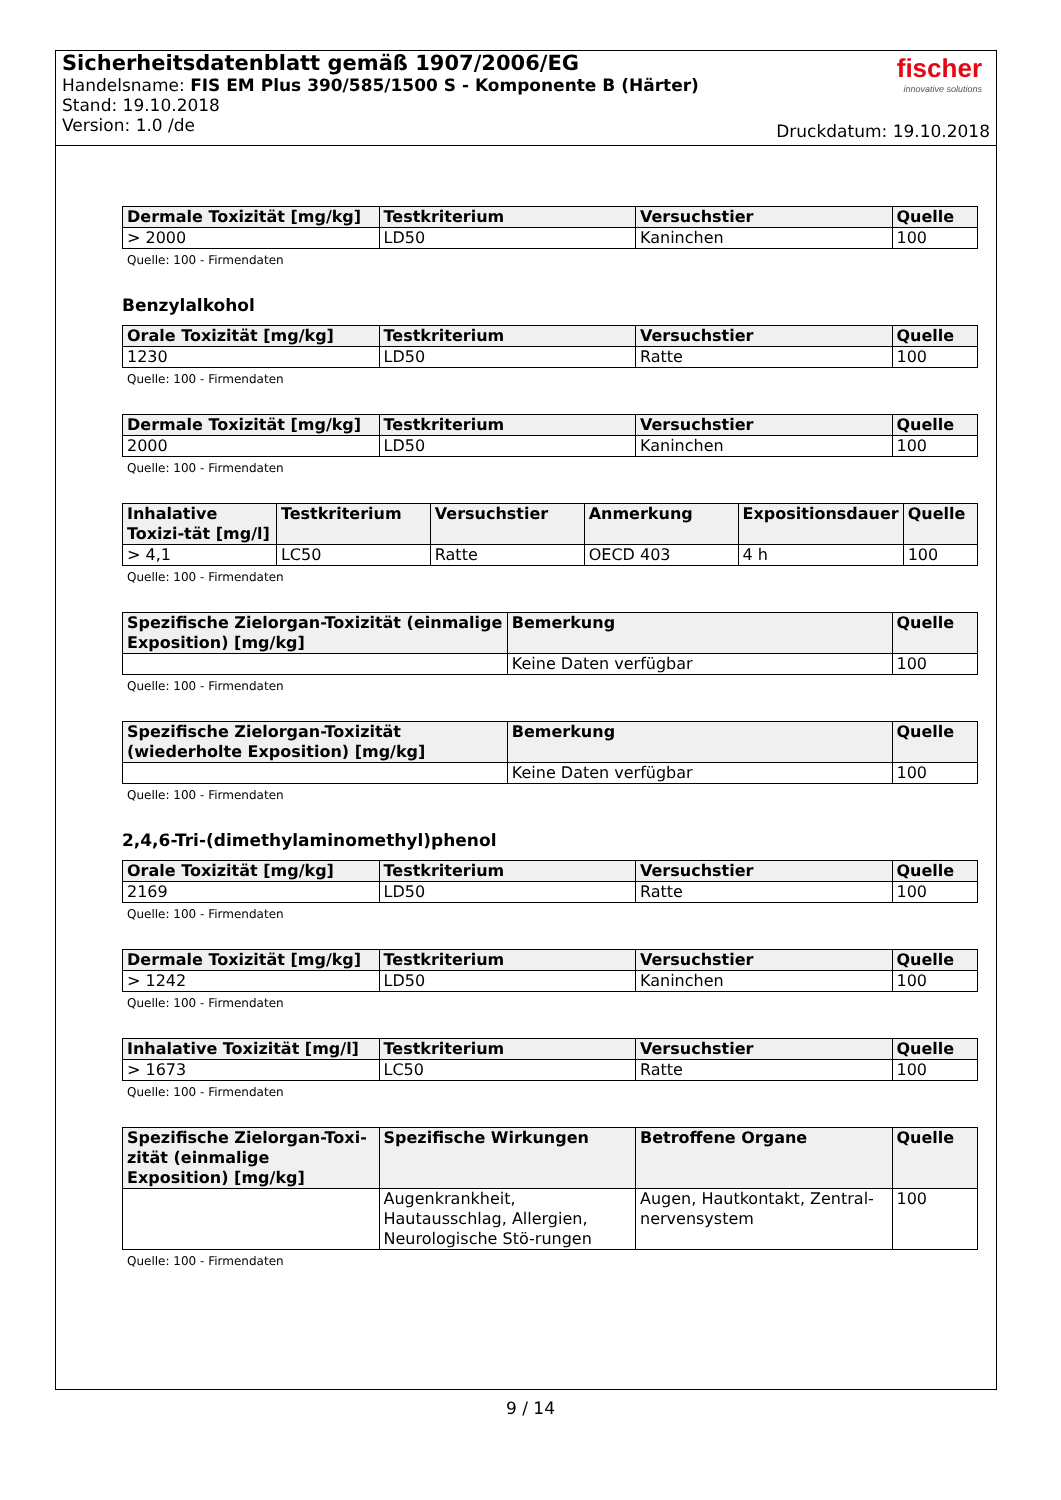Sicherheitsdatenblatt gemäß 1907/2006/EG
Handelsname: FIS EM Plus 390/585/1500 S - Komponente B (Härter)
Stand: 19.10.2018
Version: 1.0 /de
fischer
innovative solutions
Druckdatum: 19.10.2018
| Dermale Toxizität [mg/kg] | Testkriterium | Versuchstier | Quelle |
| --- | --- | --- | --- |
| > 2000 | LD50 | Kaninchen | 100 |
Quelle: 100 - Firmendaten
Benzylalkohol
| Orale Toxizität [mg/kg] | Testkriterium | Versuchstier | Quelle |
| --- | --- | --- | --- |
| 1230 | LD50 | Ratte | 100 |
Quelle: 100 - Firmendaten
| Dermale Toxizität [mg/kg] | Testkriterium | Versuchstier | Quelle |
| --- | --- | --- | --- |
| 2000 | LD50 | Kaninchen | 100 |
Quelle: 100 - Firmendaten
| Inhalative Toxizi-tät [mg/l] | Testkriterium | Versuchstier | Anmerkung | Expositionsdauer | Quelle |
| --- | --- | --- | --- | --- | --- |
| > 4,1 | LC50 | Ratte | OECD 403 | 4 h | 100 |
Quelle: 100 - Firmendaten
| Spezifische Zielorgan-Toxizität (einmalige Exposition) [mg/kg] | Bemerkung | Quelle |
| --- | --- | --- |
| | Keine Daten verfügbar | 100 |
Quelle: 100 - Firmendaten
| Spezifische Zielorgan-Toxizität (wiederholte Exposition) [mg/kg] | Bemerkung | Quelle |
| --- | --- | --- |
| | Keine Daten verfügbar | 100 |
Quelle: 100 - Firmendaten
2,4,6-Tri-(dimethylaminomethyl)phenol
| Orale Toxizität [mg/kg] | Testkriterium | Versuchstier | Quelle |
| --- | --- | --- | --- |
| 2169 | LD50 | Ratte | 100 |
Quelle: 100 - Firmendaten
| Dermale Toxizität [mg/kg] | Testkriterium | Versuchstier | Quelle |
| --- | --- | --- | --- |
| > 1242 | LD50 | Kaninchen | 100 |
Quelle: 100 - Firmendaten
| Inhalative Toxizität [mg/l] | Testkriterium | Versuchstier | Quelle |
| --- | --- | --- | --- |
| > 1673 | LC50 | Ratte | 100 |
Quelle: 100 - Firmendaten
| Spezifische Zielorgan-Toxi-zität (einmalige Exposition) [mg/kg] | Spezifische Wirkungen | Betroffene Organe | Quelle |
| --- | --- | --- | --- |
| | Augenkrankheit, Hautausschlag, Allergien, Neurologische Stö-rungen | Augen, Hautkontakt, Zentral-nervensystem | 100 |
Quelle: 100 - Firmendaten
9 / 14